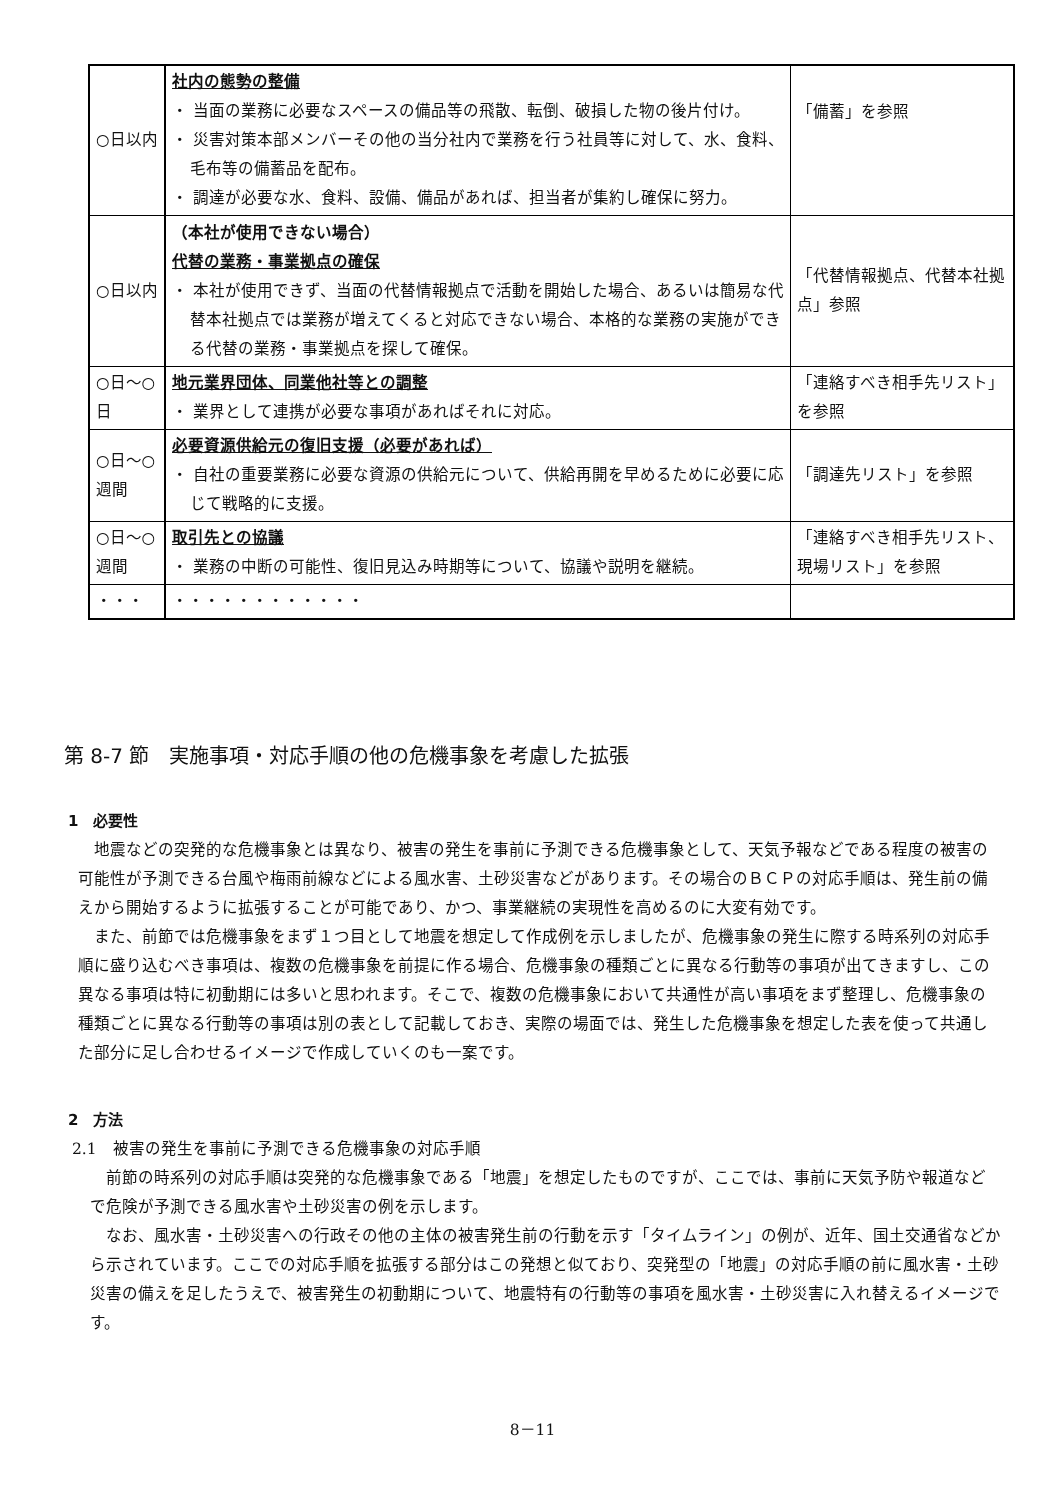| ○日以内 | 社内の態勢の整備 ・ 当面の業務に必要なスペースの備品等の飛散、転倒、破損した物の後片付け。 ・ 災害対策本部メンバーその他の当分社内で業務を行う社員等に対して、水、食料、毛布等の備蓄品を配布。 ・ 調達が必要な水、食料、設備、備品があれば、担当者が集約し確保に努力。 | 「備蓄」を参照 |
| ○日以内 | （本社が使用できない場合） 代替の業務・事業拠点の確保 ・ 本社が使用できず、当面の代替情報拠点で活動を開始した場合、あるいは簡易な代替本社拠点では業務が増えてくると対応できない場合、本格的な業務の実施ができる代替の業務・事業拠点を探して確保。 | 「代替情報拠点、代替本社拠点」参照 |
| ○日～○日 | 地元業界団体、同業他社等との調整 ・ 業界として連携が必要な事項があればそれに対応。 | 「連絡すべき相手先リスト」を参照 |
| ○日～○週間 | 必要資源供給元の復旧支援（必要があれば） ・ 自社の重要業務に必要な資源の供給元について、供給再開を早めるために必要に応じて戦略的に支援。 | 「調達先リスト」を参照 |
| ○日～○週間 | 取引先との協議 ・ 業務の中断の可能性、復旧見込み時期等について、協議や説明を継続。 | 「連絡すべき相手先リスト、現場リスト」を参照 |
| ・・・ | ・・・・・・・・・・・・ | |
第 8-7 節　実施事項・対応手順の他の危機事象を考慮した拡張
1　必要性
地震などの突発的な危機事象とは異なり、被害の発生を事前に予測できる危機事象として、天気予報などである程度の被害の可能性が予測できる台風や梅雨前線などによる風水害、土砂災害などがあります。その場合のＢＣＰの対応手順は、発生前の備えから開始するように拡張することが可能であり、かつ、事業継続の実現性を高めるのに大変有効です。
また、前節では危機事象をまず１つ目として地震を想定して作成例を示しましたが、危機事象の発生に際する時系列の対応手順に盛り込むべき事項は、複数の危機事象を前提に作る場合、危機事象の種類ごとに異なる行動等の事項が出てきますし、この異なる事項は特に初動期には多いと思われます。そこで、複数の危機事象において共通性が高い事項をまず整理し、危機事象の種類ごとに異なる行動等の事項は別の表として記載しておき、実際の場面では、発生した危機事象を想定した表を使って共通した部分に足し合わせるイメージで作成していくのも一案です。
2　方法
2.1　被害の発生を事前に予測できる危機事象の対応手順
前節の時系列の対応手順は突発的な危機事象である「地震」を想定したものですが、ここでは、事前に天気予防や報道などで危険が予測できる風水害や土砂災害の例を示します。
なお、風水害・土砂災害への行政その他の主体の被害発生前の行動を示す「タイムライン」の例が、近年、国土交通省などから示されています。ここでの対応手順を拡張する部分はこの発想と似ており、突発型の「地震」の対応手順の前に風水害・土砂災害の備えを足したうえで、被害発生の初動期について、地震特有の行動等の事項を風水害・土砂災害に入れ替えるイメージです。
8－11